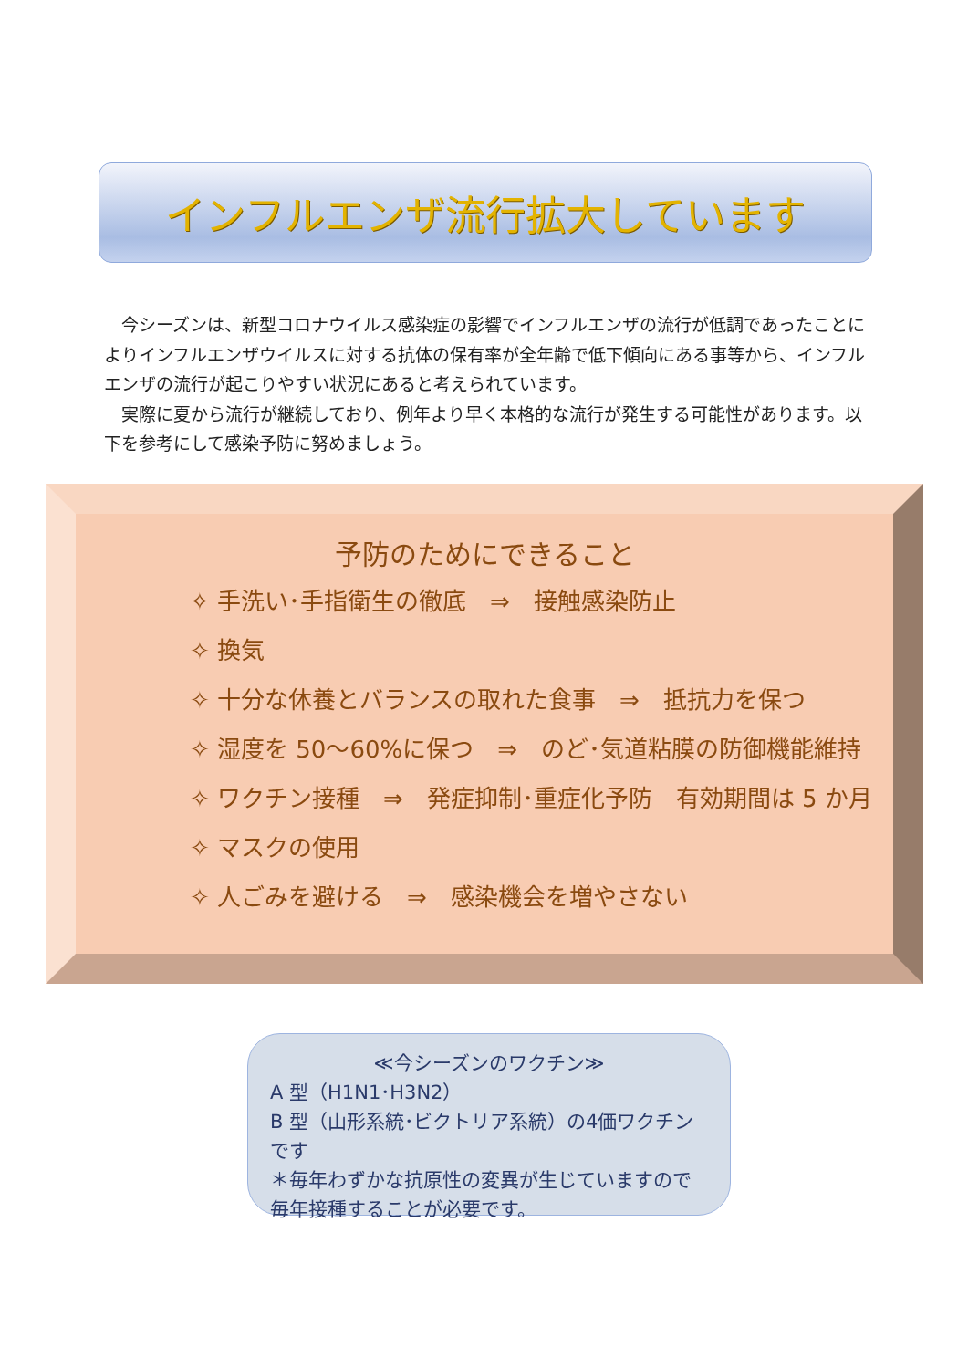インフルエンザ流行拡大しています
　今シーズンは、新型コロナウイルス感染症の影響でインフルエンザの流行が低調であったことによりインフルエンザウイルスに対する抗体の保有率が全年齢で低下傾向にある事等から、インフルエンザの流行が起こりやすい状況にあると考えられています。
　実際に夏から流行が継続しており、例年より早く本格的な流行が発生する可能性があります。以下を参考にして感染予防に努めましょう。
予防のためにできること
✧ 手洗い･手指衛生の徹底　⇒　接触感染防止
✧ 換気
✧ 十分な休養とバランスの取れた食事　⇒　抵抗力を保つ
✧ 湿度を 50～60%に保つ　⇒　のど･気道粘膜の防御機能維持
✧ ワクチン接種　⇒　発症抑制･重症化予防　有効期間は 5 か月
✧ マスクの使用
✧ 人ごみを避ける　⇒　感染機会を増やさない
≪今シーズンのワクチン≫
A 型（H1N1･H3N2）
B 型（山形系統･ビクトリア系統）の4価ワクチンです
＊毎年わずかな抗原性の変異が生じていますので
毎年接種することが必要です。